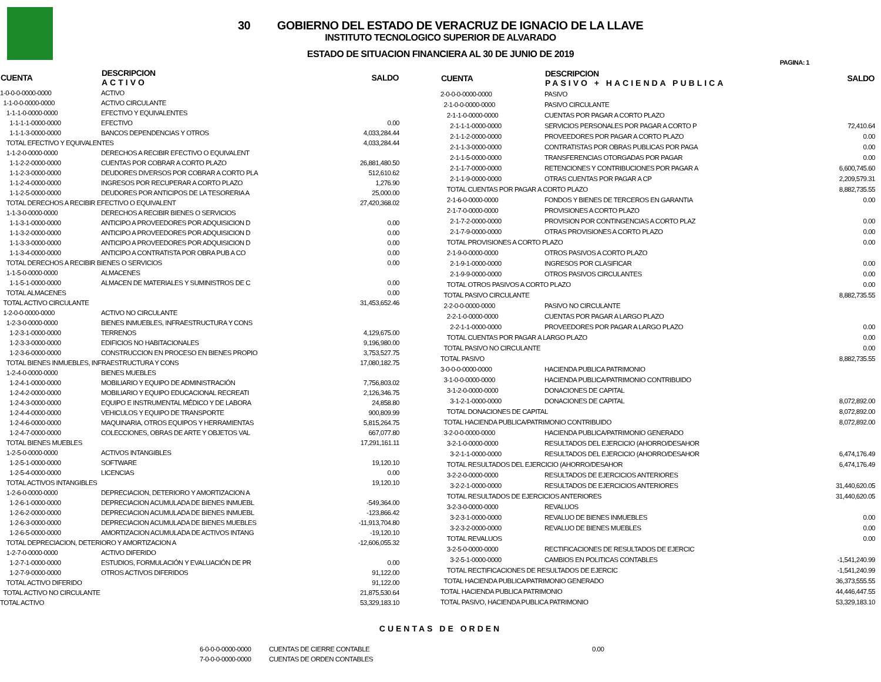30 GOBIERNO DEL ESTADO DE VERACRUZ DE IGNACIO DE LA LLAVE
INSTITUTO TECNOLOGICO SUPERIOR DE ALVARADO
ESTADO DE SITUACION FINANCIERA AL 30 DE JUNIO DE 2019
PAGINA: 1
| CUENTA | DESCRIPCION ACTIVO | SALDO |
| --- | --- | --- |
| 1-0-0-0-0000-0000 | ACTIVO | |
| 1-1-0-0-0000-0000 | ACTIVO CIRCULANTE | |
| 1-1-1-0-0000-0000 | EFECTIVO Y EQUIVALENTES | |
| 1-1-1-1-0000-0000 | EFECTIVO | 0.00 |
| 1-1-1-3-0000-0000 | BANCOS DEPENDENCIAS Y OTROS | 4,033,284.44 |
| TOTAL EFECTIVO Y EQUIVALENTES | | 4,033,284.44 |
| 1-1-2-0-0000-0000 | DERECHOS A RECIBIR EFECTIVO O EQUIVALENT | |
| 1-1-2-2-0000-0000 | CUENTAS POR COBRAR A CORTO PLAZO | 26,881,480.50 |
| 1-1-2-3-0000-0000 | DEUDORES DIVERSOS POR COBRAR A CORTO PLA | 512,610.62 |
| 1-1-2-4-0000-0000 | INGRESOS POR RECUPERAR A CORTO PLAZO | 1,276.90 |
| 1-1-2-5-0000-0000 | DEUDORES POR ANTICIPOS DE LA TESORERIA A | 25,000.00 |
| TOTAL DERECHOS A RECIBIR EFECTIVO O EQUIVALENT | | 27,420,368.02 |
| 1-1-3-0-0000-0000 | DERECHOS A RECIBIR BIENES O SERVICIOS | |
| 1-1-3-1-0000-0000 | ANTICIPO A PROVEEDORES POR ADQUISICION D | 0.00 |
| 1-1-3-2-0000-0000 | ANTICIPO A PROVEEDORES POR ADQUISICION D | 0.00 |
| 1-1-3-3-0000-0000 | ANTICIPO A PROVEEDORES POR ADQUISICION D | 0.00 |
| 1-1-3-4-0000-0000 | ANTICIPO A CONTRATISTA POR OBRA PUB A CO | 0.00 |
| TOTAL DERECHOS A RECIBIR BIENES O SERVICIOS | | 0.00 |
| 1-1-5-0-0000-0000 | ALMACENES | |
| 1-1-5-1-0000-0000 | ALMACEN DE MATERIALES Y SUMINISTROS DE C | 0.00 |
| TOTAL ALMACENES | | 0.00 |
| TOTAL ACTIVO CIRCULANTE | | 31,453,652.46 |
| 1-2-0-0-0000-0000 | ACTIVO NO CIRCULANTE | |
| 1-2-3-0-0000-0000 | BIENES INMUEBLES, INFRAESTRUCTURA Y CONS | |
| 1-2-3-1-0000-0000 | TERRENOS | 4,129,675.00 |
| 1-2-3-3-0000-0000 | EDIFICIOS NO HABITACIONALES | 9,196,980.00 |
| 1-2-3-6-0000-0000 | CONSTRUCCION EN PROCESO EN BIENES PROPIO | 3,753,527.75 |
| TOTAL BIENES INMUEBLES, INFRAESTRUCTURA Y CONS | | 17,080,182.75 |
| 1-2-4-0-0000-0000 | BIENES MUEBLES | |
| 1-2-4-1-0000-0000 | MOBILIARIO Y EQUIPO DE ADMINISTRACIÓN | 7,756,803.02 |
| 1-2-4-2-0000-0000 | MOBILIARIO Y EQUIPO EDUCACIONAL RECREATI | 2,126,346.75 |
| 1-2-4-3-0000-0000 | EQUIPO E INSTRUMENTAL MÉDICO Y DE LABORA | 24,858.80 |
| 1-2-4-4-0000-0000 | VEHICULOS Y EQUIPO DE TRANSPORTE | 900,809.99 |
| 1-2-4-6-0000-0000 | MAQUINARIA, OTROS EQUIPOS Y HERRAMIENTAS | 5,815,264.75 |
| 1-2-4-7-0000-0000 | COLECCIONES, OBRAS DE ARTE Y OBJETOS VAL | 667,077.80 |
| TOTAL BIENES MUEBLES | | 17,291,161.11 |
| 1-2-5-0-0000-0000 | ACTIVOS INTANGIBLES | |
| 1-2-5-1-0000-0000 | SOFTWARE | 19,120.10 |
| 1-2-5-4-0000-0000 | LICENCIAS | 0.00 |
| TOTAL ACTIVOS INTANGIBLES | | 19,120.10 |
| 1-2-6-0-0000-0000 | DEPRECIACION, DETERIORO Y AMORTIZACION A | |
| 1-2-6-1-0000-0000 | DEPRECIACION ACUMULADA DE BIENES INMUEBL | -549,364.00 |
| 1-2-6-2-0000-0000 | DEPRECIACION ACUMULADA DE BIENES INMUEBL | -123,866.42 |
| 1-2-6-3-0000-0000 | DEPRECIACION ACUMULADA DE BIENES MUEBLES | -11,913,704.80 |
| 1-2-6-5-0000-0000 | AMORTIZACION ACUMULADA DE ACTIVOS INTANG | -19,120.10 |
| TOTAL DEPRECIACION, DETERIORO Y AMORTIZACION A | | -12,606,055.32 |
| 1-2-7-0-0000-0000 | ACTIVO DIFERIDO | |
| 1-2-7-1-0000-0000 | ESTUDIOS, FORMULACIÓN Y EVALUACIÓN DE PR | 0.00 |
| 1-2-7-9-0000-0000 | OTROS ACTIVOS DIFERIDOS | 91,122.00 |
| TOTAL ACTIVO DIFERIDO | | 91,122.00 |
| TOTAL ACTIVO NO CIRCULANTE | | 21,875,530.64 |
| TOTAL ACTIVO | | 53,329,183.10 |
| CUENTA | DESCRIPCION PASIVO + HACIENDA PUBLICA | SALDO |
| --- | --- | --- |
| 2-0-0-0-0000-0000 | PASIVO | |
| 2-1-0-0-0000-0000 | PASIVO CIRCULANTE | |
| 2-1-1-0-0000-0000 | CUENTAS POR PAGAR A CORTO PLAZO | |
| 2-1-1-1-0000-0000 | SERVICIOS PERSONALES POR PAGAR A CORTO P | 72,410.64 |
| 2-1-1-2-0000-0000 | PROVEEDORES POR PAGAR A CORTO PLAZO | 0.00 |
| 2-1-1-3-0000-0000 | CONTRATISTAS POR OBRAS PUBLICAS POR PAGA | 0.00 |
| 2-1-1-5-0000-0000 | TRANSFERENCIAS OTORGADAS POR PAGAR | 0.00 |
| 2-1-1-7-0000-0000 | RETENCIONES Y CONTRIBUCIONES POR PAGAR A | 6,600,745.60 |
| 2-1-1-9-0000-0000 | OTRAS CUENTAS POR PAGAR A CP | 2,209,579.31 |
| TOTAL CUENTAS POR PAGAR A CORTO PLAZO | | 8,882,735.55 |
| 2-1-6-0-0000-0000 | FONDOS Y BIENES DE TERCEROS EN GARANTIA | 0.00 |
| 2-1-7-0-0000-0000 | PROVISIONES A CORTO PLAZO | |
| 2-1-7-2-0000-0000 | PROVISION POR CONTINGENCIAS A CORTO PLAZ | 0.00 |
| 2-1-7-9-0000-0000 | OTRAS PROVISIONES A CORTO PLAZO | 0.00 |
| TOTAL PROVISIONES A CORTO PLAZO | | 0.00 |
| 2-1-9-0-0000-0000 | OTROS PASIVOS A CORTO PLAZO | |
| 2-1-9-1-0000-0000 | INGRESOS POR CLASIFICAR | 0.00 |
| 2-1-9-9-0000-0000 | OTROS PASIVOS CIRCULANTES | 0.00 |
| TOTAL OTROS PASIVOS A CORTO PLAZO | | 0.00 |
| TOTAL PASIVO CIRCULANTE | | 8,882,735.55 |
| 2-2-0-0-0000-0000 | PASIVO NO CIRCULANTE | |
| 2-2-1-0-0000-0000 | CUENTAS POR PAGAR A LARGO PLAZO | |
| 2-2-1-1-0000-0000 | PROVEEDORES POR PAGAR A LARGO PLAZO | 0.00 |
| TOTAL CUENTAS POR PAGAR A LARGO PLAZO | | 0.00 |
| TOTAL PASIVO NO CIRCULANTE | | 0.00 |
| TOTAL PASIVO | | 8,882,735.55 |
| 3-0-0-0-0000-0000 | HACIENDA PUBLICA PATRIMONIO | |
| 3-1-0-0-0000-0000 | HACIENDA PUBLICA/PATRIMONIO CONTRIBUIDO | |
| 3-1-2-0-0000-0000 | DONACIONES DE CAPITAL | |
| 3-1-2-1-0000-0000 | DONACIONES DE CAPITAL | 8,072,892.00 |
| TOTAL DONACIONES DE CAPITAL | | 8,072,892.00 |
| TOTAL HACIENDA PUBLICA/PATRIMONIO CONTRIBUIDO | | 8,072,892.00 |
| 3-2-0-0-0000-0000 | HACIENDA PUBLICA/PATRIMONIO GENERADO | |
| 3-2-1-0-0000-0000 | RESULTADOS DEL EJERCICIO (AHORRO/DESAHOR | |
| 3-2-1-1-0000-0000 | RESULTADOS DEL EJERCICIO (AHORRO/DESAHOR | 6,474,176.49 |
| TOTAL RESULTADOS DEL EJERCICIO (AHORRO/DESAHOR | | 6,474,176.49 |
| 3-2-2-0-0000-0000 | RESULTADOS DE EJERCICIOS ANTERIORES | |
| 3-2-2-1-0000-0000 | RESULTADOS DE EJERCICIOS ANTERIORES | 31,440,620.05 |
| TOTAL RESULTADOS DE EJERCICIOS ANTERIORES | | 31,440,620.05 |
| 3-2-3-0-0000-0000 | REVALUOS | |
| 3-2-3-1-0000-0000 | REVALUO DE BIENES INMUEBLES | 0.00 |
| 3-2-3-2-0000-0000 | REVALUO DE BIENES MUEBLES | 0.00 |
| TOTAL REVALUOS | | 0.00 |
| 3-2-5-0-0000-0000 | RECTIFICACIONES DE RESULTADOS DE EJERCIC | |
| 3-2-5-1-0000-0000 | CAMBIOS EN POLITICAS CONTABLES | -1,541,240.99 |
| TOTAL RECTIFICACIONES DE RESULTADOS DE EJERCIC | | -1,541,240.99 |
| TOTAL HACIENDA PUBLICA/PATRIMONIO GENERADO | | 36,373,555.55 |
| TOTAL HACIENDA PUBLICA PATRIMONIO | | 44,446,447.55 |
| TOTAL PASIVO, HACIENDA PUBLICA PATRIMONIO | | 53,329,183.10 |
CUENTAS DE ORDEN
| 6-0-0-0-0000-0000 | CUENTAS DE CIERRE CONTABLE | 0.00 |
| 7-0-0-0-0000-0000 | CUENTAS DE ORDEN CONTABLES | |